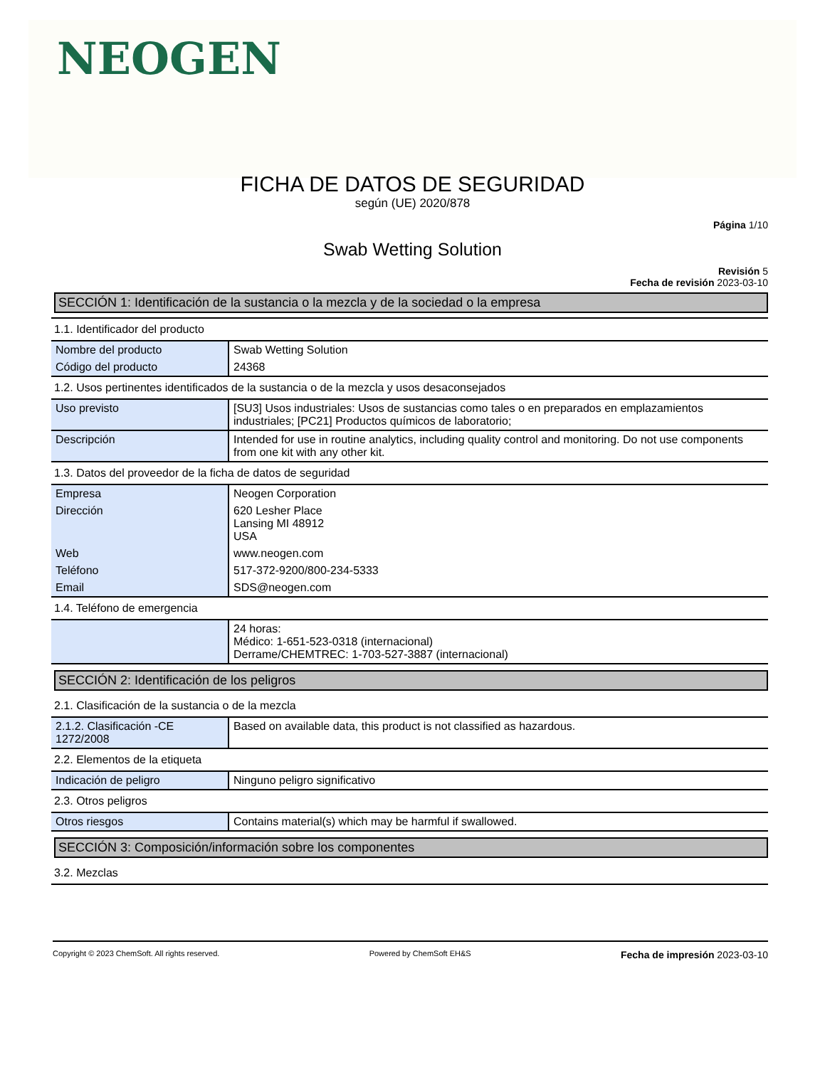NEOGEN
FICHA DE DATOS DE SEGURIDAD
según (UE) 2020/878
Página 1/10
Swab Wetting Solution
Revisión 5
Fecha de revisión 2023-03-10
SECCIÓN 1: Identificación de la sustancia o la mezcla y de la sociedad o la empresa
1.1. Identificador del producto
| Nombre del producto | Swab Wetting Solution |
| Código del producto | 24368 |
1.2. Usos pertinentes identificados de la sustancia o de la mezcla y usos desaconsejados
| Uso previsto | [SU3] Usos industriales: Usos de sustancias como tales o en preparados en emplazamientos industriales; [PC21] Productos químicos de laboratorio; |
| Descripción | Intended for use in routine analytics, including quality control and monitoring. Do not use components from one kit with any other kit. |
1.3. Datos del proveedor de la ficha de datos de seguridad
| Empresa | Neogen Corporation |
| Dirección | 620 Lesher Place Lansing MI 48912 USA |
| Web | www.neogen.com |
| Teléfono | 517-372-9200/800-234-5333 |
| Email | SDS@neogen.com |
1.4. Teléfono de emergencia
| | 24 horas: Médico: 1-651-523-0318 (internacional) Derrame/CHEMTREC: 1-703-527-3887 (internacional) |
SECCIÓN 2: Identificación de los peligros
2.1. Clasificación de la sustancia o de la mezcla
| 2.1.2. Clasificación -CE 1272/2008 | Based on available data, this product is not classified as hazardous. |
2.2. Elementos de la etiqueta
| Indicación de peligro | Ninguno peligro significativo |
2.3. Otros peligros
| Otros riesgos | Contains material(s) which may be harmful if swallowed. |
SECCIÓN 3: Composición/información sobre los componentes
3.2. Mezclas
Copyright © 2023 ChemSoft. All rights reserved. Powered by ChemSoft EH&S Fecha de impresión 2023-03-10